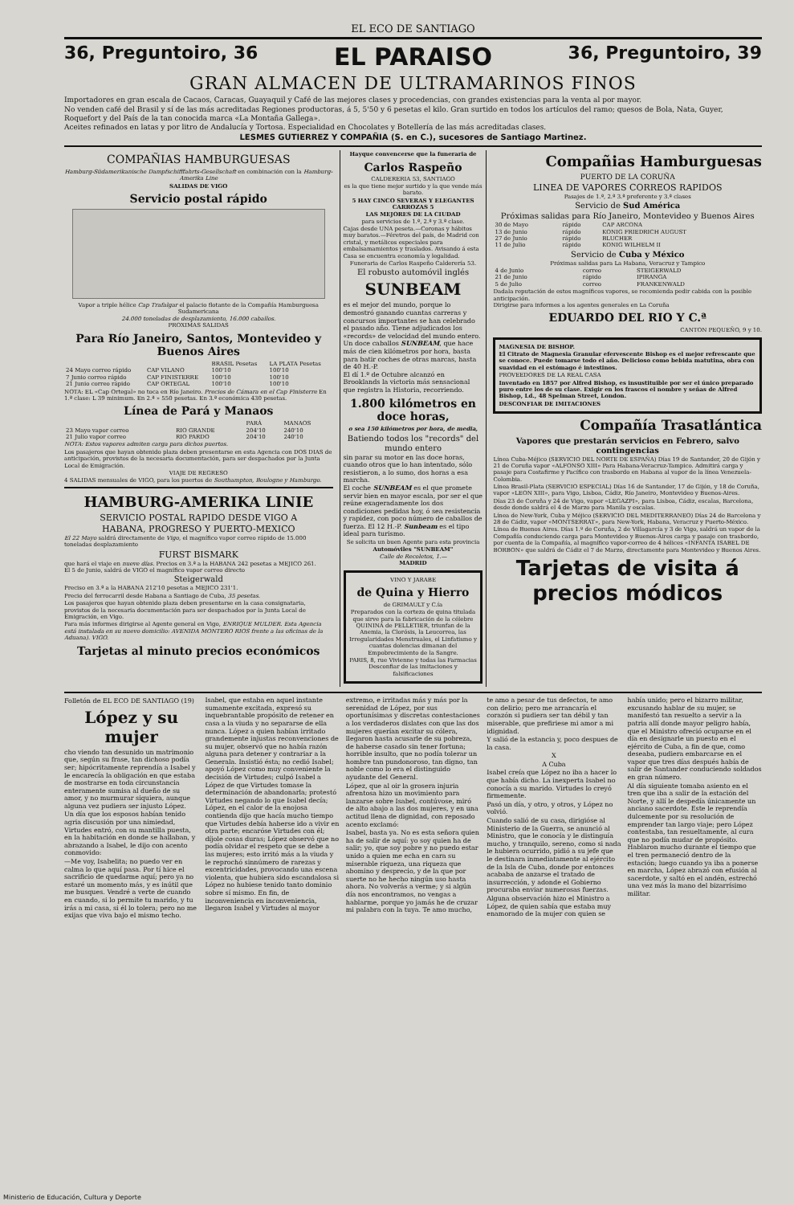EL ECO DE SANTIAGO
36, Preguntoiro, 36 EL PARAISO 36, Preguntoiro, 39
GRAN ALMACEN DE ULTRAMARINOS FINOS
Importadores en gran escala de Cacaos, Caracas, Guayaquil y Café de las mejores clases y procedencias, con grandes existencias para la venta al por mayor.
No venden café del Brasil y sí de las más acreditadas Regiones productoras, á 5, 5'50 y 6 pesetas el kilo. Gran surtido en todos los artículos del ramo; quesos de Bola, Nata, Guyer, Roquefort y del País de la tan conocida marca «La Montaña Gallega».
Aceites refinados en latas y por litro de Andalucía y Tortosa. Especialidad en Chocolates y Botellería de las más acreditadas clases.
LESMES GUTIERREZ Y COMPAÑIA (S. en C.), sucesores de Santiago Martinez.
COMPAÑIAS HAMBURGUESAS
Hamburg-Südamerikanische Dampfschifffahrts-Gesellschaft en combinación con la Hamburg-Amerika Line
SALIDAS DE VIGO
Servicio postal rápido
Vapor a triple hélice Cap Trafalgar el palacio flotante de la Compañía Hamburguesa Sudamericana
24.000 toneladas de desplazamiento, 16.000 caballos.
PROXIMAS SALIDAS
Para Río Janeiro, Santos, Montevideo y Buenos Aires
| | | BRASIL Pesetas | LA PLATA Pesetas |
| --- | --- | --- | --- |
| 24 Mayo correo rápido | CAP VILANO | 100'10 | 100'10 |
| 7 Junio correo rápido | CAP FINISTERRE | 100'10 | 100'10 |
| 21 Junio correo rápido | CAP ORTEGAL | 100'10 | 100'10 |
NOTA: EL «Cap Ortegal» no toca en Río Janeiro. Precios de Cámara en el Cap Finisterre En 1.ª clase: L 39 minimum. En 2.ª » 550 pesetas. En 3.ª económica 430 pesetas.
Línea de Pará y Manaos
| | | PARÁ | MANAOS |
| --- | --- | --- | --- |
| 23 Mayo vapor correo | RIO GRANDE | 204'10 | 240'10 |
| 21 Julio vapor correo | RIO PARDO | 204'10 | 240'10 |
NOTA: Estos vapores admiten carga para dichos puertos.
Los pasajeros que hayan obtenido plaza deben presentarse en esta Agencia con DOS DIAS de anticipación, provistos de la necesaria documentación, para ser despachados por la Junta Local de Emigración.
VIAJE DE REGRESO
4 SALIDAS mensuales de VIGO, para los puertos de Southampton, Boulogne y Hamburgo.
HAMBURG-AMERIKA LINIE
SERVICIO POSTAL RAPIDO DESDE VIGO A
HABANA, PROGRESO Y PUERTO-MEXICO
El 22 Mayo saldrá directamente de Vigo, el magnífico vapor correo rápido de 15.000 toneladas desplazamiento
FURST BISMARK
que hará el viaje en nueve días. Precios en 3.ª a la HABANA 242 pesetas a MEJICO 261.
El 5 de Junio, saldrá de VIGO el magnífico vapor correo directo
Steigerwald
Preciso en 3.ª a la HABANA 212'10 pesetas a MEJICO 231'1.
Precio del ferrocarril desde Habana a Santiago de Cuba, 35 pesetas.
Los pasajeros que hayan obtenido plaza deben presentarse en la casa consignataria, provistos de la necesaria documentación para ser despachados por la Junta Local de Emigración, en Vigo.
Para más informes dirigirse al Agente general en Vigo, ENRIQUE MULDER. Esta Agencia está instalada en su nuevo domicilio: AVENIDA MONTERO RIOS frente a las oficinas de la Aduana). VIGO.
Tarjetas al minuto precios económicos
Hayque convencerse que la funeraria de
Carlos Raspeño
CALDERERIA 53, SANTIAGO
es la que tiene mejor surtido y la que vende más barato.
5 HAY CINCO SEVERAS Y ELEGANTES CARROZAS 5
LAS MEJORES DE LA CIUDAD
para servicios de 1.ª, 2.ª y 3.ª clase.
Cajas desde UNA peseta.—Coronas y hábitos muy baratos.—Féretros del país, de Madrid con cristal, y metálicos especiales para embalsamamientos y traslados. Avisando á esta Casa se encuentra economía y legalidad.
Funeraria de Carlos Raspeño Calderería 53.
El robusto automóvil inglés
SUNBEAM
es el mejor del mundo, porque lo demostró ganando cuantas carreras y concursos importantes se han celebrado el pasado año. Tiene adjudicados los «records» de velocidad del mundo entero. Un doce caballos SUNBEAM, que hace más de cien kilómetros por hora, basta para batir coches de otras marcas, hasta de 40 H.-P.
El dí 1.º de Octubre alcanzó en Brooklands la victoria más sensacional que registra la Historia, recorriendo.
1.800 kilómetros en doce horas,
o sea 150 kilómetros por hora, de media,
Batiendo todos los "records" del mundo entero
sin parar su motor en las doce horas, cuando otros que lo han intentado, sólo resistieron, a lo sumo, dos horas a esa marcha.
El coche SUNBEAM es el que promete servir bien en mayor escala, por ser el que reúne exageradamente los dos condiciones pedidas hoy, ó sea resistencia y rapidez, con poco número de caballos de fuerza. El 12 H.-P. Sunbeam es el tipo ideal para turismo.
Se solicita un buen Agente para esta provincia
Automóviles "SUNBEAM"
Calle de Recoletos, 1.—
MADRID
VINO Y JARABE
de Quina y Hierro
de GRIMAULT y C.ía
Preparados con la corteza de quina titulada que sirve para la fabricación de la célebre QUININA de PELLETIER, triunfan de la Anemia, la Clorósis, la Leucorrea, las Irregularidades Menstruales, el Linfatismo y cuantas dolencias dimanan del Empobrecimiento de la Sangre.
PARIS, 8, rue Vivienne y todas las Farmacias
Desconfiar de las imitaciones y falsificaciones
Compañias Hamburguesas
PUERTO DE LA CORUÑA
LINEA DE VAPORES CORREOS RAPIDOS
Pasajes de 1.ª, 2.ª 3.ª preferente y 3.ª clases
Servicio de Sud América
Próximas salidas para Río Janeiro, Montevideo y Buenos Aires
| 30 de Mayo | rápido | CAP ARCONA |
| 13 de Junio | rápido | KONIG FRIEDRICH AUGUST |
| 27 de Junio | rápido | BLUCHER |
| 11 de Julio | rápido | KONIG WILHELM II |
Servicio de Cuba y México
Próximas salidas para La Habana, Veracruz y Tampico
| 4 de Junio | correo | STEIGERWALD |
| 21 de Junio | rápido | IPIRANGA |
| 5 de Julio | correo | FRANKENWALD |
Dadala reputación de estos magníficos vapores, se recomienda pedir cabida con la posible anticipación.
Dirigirse para informes a los agentes generales en La Coruña
EDUARDO DEL RIO Y C.ª
CANTON PEQUEÑO, 9 y 10.
MAGNESIA DE BISHOP.
El Citrato de Magnesia Granular efervescente Bishop es el mejor refrescante que se conoce. Puede tomarse todo el año. Delicioso como bebida matutina, obra con suavidad en el estómago é intestinos.
PROVEEDORES DE LA REAL CASA
Inventado en 1857 por Alfred Bishop, es insustituible por ser el único preparado puro entre los de su clase. Exigir en los frascos el nombre y señas de Alfred Bishop, Ld., 48 Spelman Street, London.
DESCONFIAR DE IMITACIONES
Compañía Trasatlántica
Vapores que prestarán servicios en Febrero, salvo contingencias
Línea Cuba-Méjico (SERVICIO DEL NORTE DE ESPAÑA) Días 19 de Santander, 20 de Gijón y 21 de Coruña vapor «ALFONSO XIII» Para Habana-Veracruz-Tampico. Admitirá carga y pasaje para Costafirme y Pacífico con trasbordo en Habana al vapor de la línea Venezuela-Colombia.
Línea Brasil-Plata (SERVICIO ESPECIAL) Días 16 de Santander, 17 de Gijón, y 18 de Coruña, vapor «LEON XIII», para Vigo, Lisboa, Cádiz, Río Janeiro, Montevideo y Buenos-Aires.
Días 23 de Coruña y 24 de Vigo, vapor «LEGAZPI», para Lisboa, Cádiz, escalas, Barcelona, desde donde saldrá el 4 de Marzo para Manila y escalas.
Línea de New-York, Cuba y Méjico (SERVICIO DEL MEDITERRANEO) Días 24 de Barcelona y 28 de Cádiz, vapor «MONTSERRAT», para New-York, Habana, Veracruz y Puerto-México.
Línea de Buenos Aires. Días 1.º de Coruña, 2 de Villagarcía y 3 de Vigo, saldrá un vapor de la Compañía conduciendo carga para Montevideo y Buenos-Aires carga y pasaje con trasbordo, por cuenta de la Compañía, al magnífico vapor-correo de 4 hélices «INFANTA ISABEL DE BORBON» que saldrá de Cádiz el 7 de Marzo, directamente para Montevideo y Buenos Aires.
Tarjetas de visita á precios módicos
Folletón de EL ECO DE SANTIAGO (19)
López y su mujer
cho viendo tan desunido un matrimonio que, según su frase, tan dichoso podía ser; hipócritamente reprendía a Isabel y le encarecía la obligación en que estaba de mostrarse en toda circunstancia enteramente sumisa al dueño de su amor, y no murmurar siquiera, aunque alguna vez pudiera ser injusto López.
Un día que los esposos habían tenido agria discusión por una nimiedad, Virtudes entró, con su mantilla puesta, en la habitación en donde se hallaban, y abrazando a Isabel, le dijo con acento conmovido:
—Me voy, Isabelita; no puedo ver en calma lo que aquí pasa. Por tí hice el sacrificio de quedarme aquí; pero ya no estaré un momento más, y es inútil que me busques. Vendré a verte de cuando en cuando, si lo permite tu marido, y tu irás a mi casa, si él lo tolera; pero no me exijas que viva bajo el mismo techo.
Isabel, que estaba en aquel instante sumamente excitada, expresó su inquebrantable propósito de retener en casa a la viuda y no separarse de ella nunca. López a quien habían irritado grandemente injustas reconvenciones de su mujer, observó que no había razón alguna para detener y contrariar a la Generala. Insistió ésta; no cedió Isabel; apoyó López como muy conveniente la decisión de Virtudes; culpó Isabel a López de que Virtudes tomase la determinación de abandonarla; protestó Virtudes negando lo que Isabel decía; López, en el calor de la enojosa contienda dijo que hacía mucho tiempo que Virtudes debía haberse ido a vivir en otra parte; encaróse Virtudes con él; díjole cosas duras; López observó que no podía olvidar el respeto que se debe a las mujeres; esto irritó más a la viuda y le reprochó sinnúmero de rarezas y excentricidades, provocando una escena violenta, que hubiera sido escandalosa si López no hubiese tenido tanto dominio sobre sí mismo. En fin, de inconveniencia en inconveniencia, llegaron Isabel y Virtudes al mayor extremo, e irritadas más y más por la serenidad de López, por sus oportunísimas y discretas contestaciones a los verdaderos dislates con que las dos mujeres querían excitar su cólera, llegaron hasta acusarle de su pobreza, de haberse casado sin tener fortuna; horrible insulto, que no podía tolerar un hombre tan pundonoroso, tan digno, tan noble como lo era el distinguido ayudante del General.
López, que al oir la grosera injuria afrentosa hizo un movimiento para lanzarse sobre Isabel, contúvose, miró de alto abajo a las dos mujeres, y en una actitud llena de dignidad, con reposado acento exclamó:
Isabel, basta ya. No es esta señora quien ha de salir de aquí: yo soy quien ha de salir; yo, que soy pobre y no puedo estar unido a quien me echa en cara su miserable riqueza, una riqueza que abomino y desprecio, y de la que por suerte no he hecho ningún uso hasta ahora. No volverás a verme; y si algún día nos encontramos, no vengas a hablarme, porque yo jamás he de cruzar mi palabra con la tuya. Te amo mucho, te amo a pesar de tus defectos, te amo con delirio; pero me arrancaría el corazón si pudiera ser tan débil y tan miserable, que prefiriese mi amor a mi idignidad.
Y salió de la estancia y, poco despues de la casa.
X
A Cuba
Isabel creía que López no iba a hacer lo que había dicho. La inexperta Isabel no conocía a su marido. Virtudes lo creyó firmemente.
Pasó un día, y otro, y otros, y López no volvió.
Cuando salió de su casa, dirigióse al Ministerio de la Guerra, se anunció al Ministro, que le conocía y le distinguía mucho, y tranquilo, sereno, como si nada le hubiera ocurrido, pidió a su jefe que le destinara inmediatamente al ejército de la Isla de Cuba, donde por entonces acababa de anzarse el tratado de insurrección, y adonde el Gobierno procuraba enviar numerosas fuerzas.
Alguna observación hizo el Ministro a López, de quien sabía que estaba muy enamorado de la mujer con quien se había unido; pero el bizarro militar, excusando hablar de su mujer, se manifestó tan resuelto a servir a la patria allí donde mayor peligro había, que el Ministro ofreció ocuparse en el día en designarle un puesto en el ejército de Cuba, a fin de que, como deseaba, pudiera embarcarse en el vapor que tres días después había de salir de Santander conduciendo soldados en gran número.
Al día siguiente tomaba asiento en el tren que iba a salir de la estación del Norte, y allí le despedía únicamente un anciano sacerdote. Este le reprendía dulcemente por su resolución de emprender tan largo viaje; pero López contestaba, tan resueltamente, al cura que no podía mudar de propósito. Hablaron mucho durante el tiempo que el tren permaneció dentro de la estación; luego cuando ya iba a ponerse en marcha, López abrazó con efusión al sacerdote, y saltó en el andén, estrechó una vez más la mano del bizarrísimo militar.
Ministerio de Educación, Cultura y Deporte